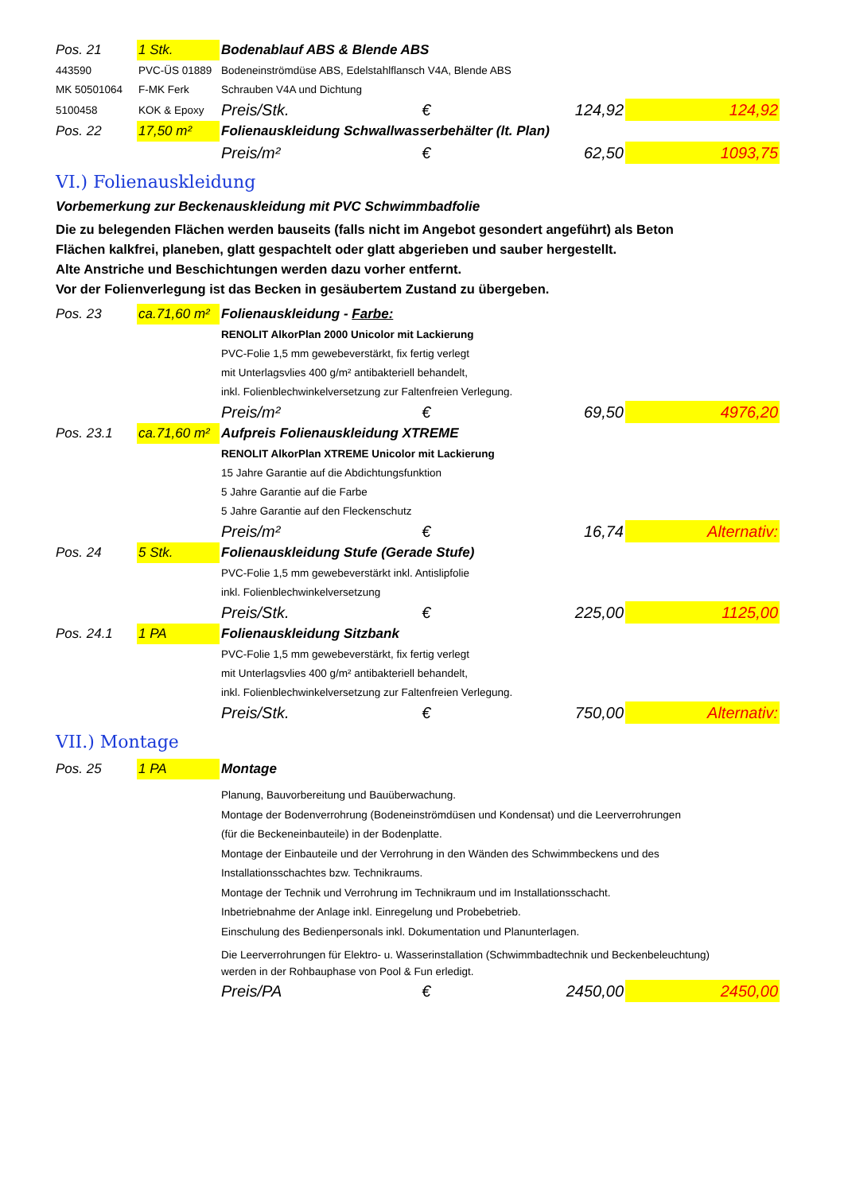| Pos. 21 | 1 Stk. | Bodenablauf ABS & Blende ABS | | | |
| 443590 | PVC-ÜS 01889 | Bodeneinströmdüse ABS, Edelstahlflansch V4A, Blende ABS | | | |
| MK 50501064 | F-MK Ferk | Schrauben V4A und Dichtung | | | |
| 5100458 | KOK & Epoxy | Preis/Stk. | € | 124,92 | 124,92 |
| Pos. 22 | 17,50 m² | Folienauskleidung Schwallwasserbehälter (lt. Plan) | | | |
| | | Preis/m² | € | 62,50 | 1093,75 |
| VI.) Folienauskleidung | | | | | |
| Vorbemerkung zur Beckenauskleidung mit PVC Schwimmbadfolie | | | | | |
| Die zu belegenden Flächen werden bauseits (falls nicht im Angebot gesondert angeführt) als Beton Flächen kalkfrei, planeben, glatt gespachtelt oder glatt abgerieben und sauber hergestellt. Alte Anstriche und Beschichtungen werden dazu vorher entfernt. Vor der Folienverlegung ist das Becken in gesäubertem Zustand zu übergeben. | | | | | |
| Pos. 23 | ca.71,60 m² | Folienauskleidung - Farbe: | | | |
| | | RENOLIT AlkorPlan 2000 Unicolor mit Lackierung | | | |
| | | PVC-Folie 1,5 mm gewebeverstärkt, fix fertig verlegt | | | |
| | | mit Unterlagsvlies 400 g/m² antibakteriell behandelt, | | | |
| | | inkl. Folienblechwinkelversetzung zur Faltenfreien Verlegung. | | | |
| | | Preis/m² | € | 69,50 | 4976,20 |
| Pos. 23.1 | ca.71,60 m² | Aufpreis Folienauskleidung XTREME | | | |
| | | RENOLIT AlkorPlan XTREME Unicolor mit Lackierung | | | |
| | | 15 Jahre Garantie auf die Abdichtungsfunktion | | | |
| | | 5 Jahre Garantie auf die Farbe | | | |
| | | 5 Jahre Garantie auf den Fleckenschutz | | | |
| | | Preis/m² | € | 16,74 | Alternativ: |
| Pos. 24 | 5 Stk. | Folienauskleidung Stufe (Gerade Stufe) | | | |
| | | PVC-Folie 1,5 mm gewebeverstärkt inkl. Antislipfolie | | | |
| | | inkl. Folienblechwinkelversetzung | | | |
| | | Preis/Stk. | € | 225,00 | 1125,00 |
| Pos. 24.1 | 1 PA | Folienauskleidung Sitzbank | | | |
| | | PVC-Folie 1,5 mm gewebeverstärkt, fix fertig verlegt | | | |
| | | mit Unterlagsvlies 400 g/m² antibakteriell behandelt, | | | |
| | | inkl. Folienblechwinkelversetzung zur Faltenfreien Verlegung. | | | |
| | | Preis/Stk. | € | 750,00 | Alternativ: |
| VII.) Montage | | | | | |
| Pos. 25 | 1 PA | Montage | | | |
| | | Planung, Bauvorbereitung und Bauüberwachung. Montage der Bodenverrohrung (Bodeneinströmdüsen und Kondensat) und die Leerverrohrungen (für die Beckeneinbauteile) in der Bodenplatte. Montage der Einbauteile und der Verrohrung in den Wänden des Schwimmbeckens und des Installationsschachtes bzw. Technikraums. Montage der Technik und Verrohrung im Technikraum und im Installationsschacht. Inbetriebnahme der Anlage inkl. Einregelung und Probebetrieb. Einschulung des Bedienpersonals inkl. Dokumentation und Planunterlagen. | | | |
| | | Die Leerverrohrungen für Elektro- u. Wasserinstallation (Schwimmbadtechnik und Beckenbeleuchtung) werden in der Rohbauphase von Pool & Fun erledigt. | | | |
| | | Preis/PA | € | 2450,00 | 2450,00 |